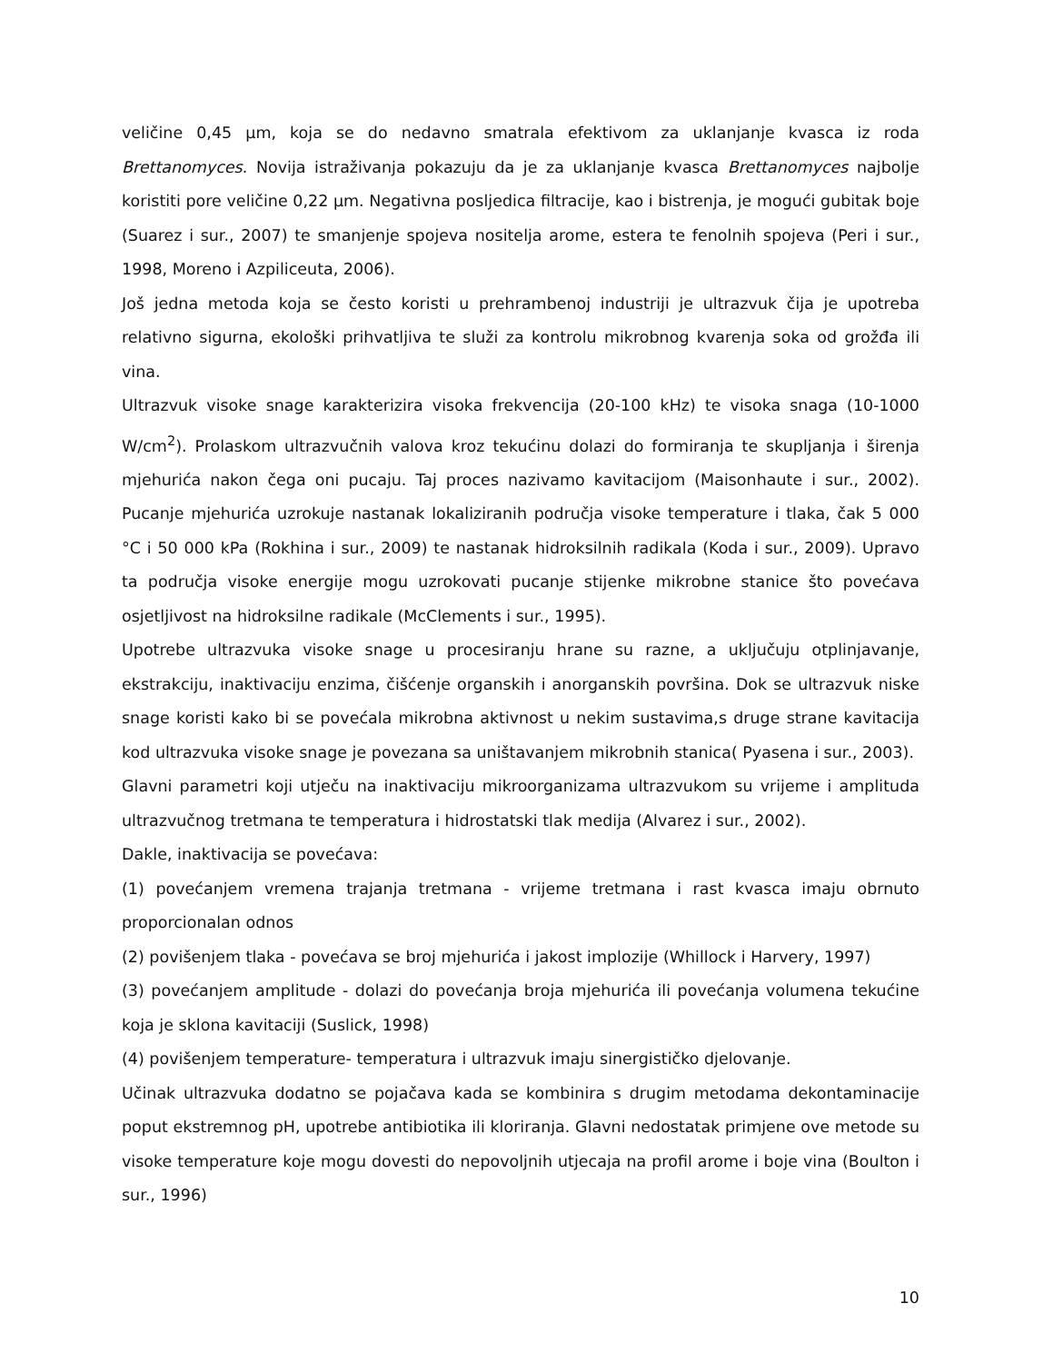veličine 0,45 µm, koja se do nedavno smatrala efektivom za uklanjanje kvasca iz roda Brettanomyces. Novija istraživanja pokazuju da je za uklanjanje kvasca Brettanomyces najbolje koristiti pore veličine 0,22 µm. Negativna posljedica filtracije, kao i bistrenja, je mogući gubitak boje (Suarez i sur., 2007) te smanjenje spojeva nositelja arome, estera te fenolnih spojeva (Peri i sur., 1998, Moreno i Azpiliceuta, 2006).
Još jedna metoda koja se često koristi u prehrambenoj industriji je ultrazvuk čija je upotreba relativno sigurna, ekološki prihvatljiva te služi za kontrolu mikrobnog kvarenja soka od grožđa ili vina.
Ultrazvuk visoke snage karakterizira visoka frekvencija (20-100 kHz) te visoka snaga (10-1000 W/cm<sup>2</sup>). Prolaskom ultrazvučnih valova kroz tekućinu dolazi do formiranja te skupljanja i širenja mjehurića nakon čega oni pucaju. Taj proces nazivamo kavitacijom (Maisonhaute i sur., 2002). Pucanje mjehurića uzrokuje nastanak lokaliziranih područja visoke temperature i tlaka, čak 5 000 °C i 50 000 kPa (Rokhina i sur., 2009) te nastanak hidroksilnih radikala (Koda i sur., 2009). Upravo ta područja visoke energije mogu uzrokovati pucanje stijenke mikrobne stanice što povećava osjetljivost na hidroksilne radikale (McClements i sur., 1995).
Upotrebe ultrazvuka visoke snage u procesiranju hrane su razne, a uključuju otplinjavanje, ekstrakciju, inaktivaciju enzima, čišćenje organskih i anorganskih površina. Dok se ultrazvuk niske snage koristi kako bi se povećala mikrobna aktivnost u nekim sustavima,s druge strane kavitacija kod ultrazvuka visoke snage je povezana sa uništavanjem mikrobnih stanica( Pyasena i sur., 2003).
Glavni parametri koji utječu na inaktivaciju mikroorganizama ultrazvukom su vrijeme i amplituda ultrazvučnog tretmana te temperatura i hidrostatski tlak medija (Alvarez i sur., 2002).
Dakle, inaktivacija se povećava:
(1) povećanjem vremena trajanja tretmana - vrijeme tretmana i rast kvasca imaju obrnuto proporcionalan odnos
(2) povišenjem tlaka - povećava se broj mjehurića i jakost implozije (Whillock i Harvery, 1997)
(3) povećanjem amplitude - dolazi do povećanja broja mjehurića ili povećanja volumena tekućine koja je sklona kavitaciji (Suslick, 1998)
(4) povišenjem temperature- temperatura i ultrazvuk imaju sinergističko djelovanje.
Učinak ultrazvuka dodatno se pojačava kada se kombinira s drugim metodama dekontaminacije poput ekstremnog pH, upotrebe antibiotika ili kloriranja. Glavni nedostatak primjene ove metode su visoke temperature koje mogu dovesti do nepovoljnih utjecaja na profil arome i boje vina (Boulton i sur., 1996)
10